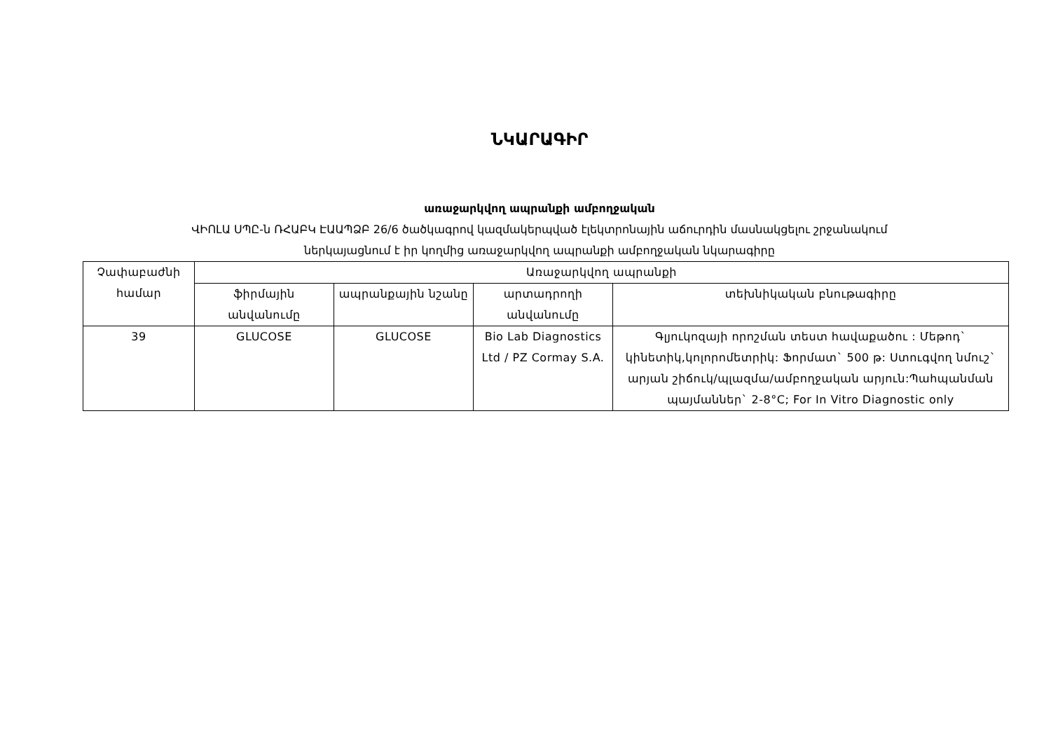ՆԿԱՐԱԳԻՐ
առաջարկվող ապրանքի ամբողջական
ՎԻՈԼԱ ՍՊԸ-ն ՌՀԱԲԿ ԷԱԱՊՁԲ 26/6 ծածկագրով կազմակերպված էլեկտրոնային աճուրդին մասնակցելու շրջանակում
ներկայացնում է իր կողմից առաջարկվող ապրանքի ամբողջական նկարագիրը
| Չափաբաժնի համար | Առաջարկվող ապրանքի | | | |
| --- | --- | --- | --- | --- |
| | ֆիրմային անվանումը | ապրանքային նշանը | արտադրողի անվանումը | տեխնիկական բնութագիրը |
| 39 | GLUCOSE | GLUCOSE | Bio Lab Diagnostics Ltd / PZ Cormay S.A. | Գլյուկոզայի որոշման տեստ հավաքածու : Մեթոդ` կինետիկ,կոլորոմետրիկ: Ֆորմատ` 500 թ: Ստուգվող նմուշ` արյան շիճուկ/պլազմա/ամբողջական արյուն:Պահպանման պայմաններ` 2-8°C; For In Vitro Diagnostic only |